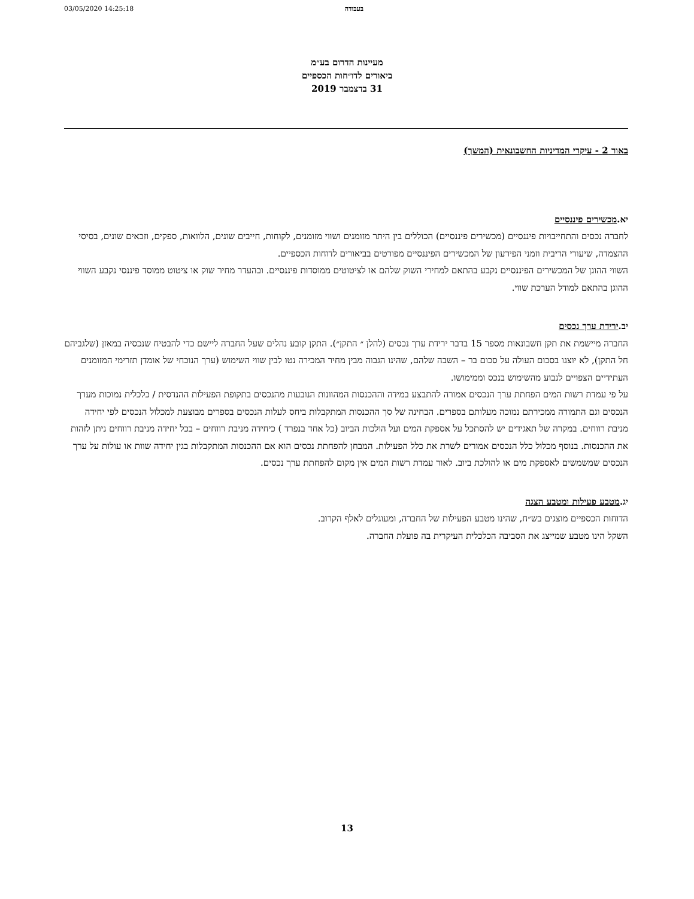03/05/2020 14:25:18 בעבודה
מעיינות הדרום בע״מ
ביאורים לדו״חות הכספיים
31 בדצמבר 2019
באור 2 - עיקרי המדיניות החשבונאית (המשך)
יא.מכשירים פיננסיים
לחברה נכסים והתחייבויות פיננסיים (מכשירים פיננסיים) הכוללים בין היתר מזומנים ושווי מזומנים, לקוחות, חייבים שונים, הלוואות, ספקים, וזכאים שונים, בסיסי ההצמדה, שיעורי הריבית וזמני הפירעון של המכשירים הפיננסיים מפורטים בביאורים לדוחות הכספיים.
השווי ההוגן של המכשירים הפיננסיים נקבע בהתאם למחירי השוק שלהם או לציטוטים ממוסדות פיננסיים. ובהעדר מחיר שוק או ציטוט ממוסד פיננסי נקבע השווי ההוגן בהתאם למודל הערכת שווי.
יב.ירידת ערך נכסים
החברה מיישמת את תקן חשבונאות מספר 15 בדבר ירידת ערך נכסים (להלן ״ התקן״). התקן קובע נהלים שעל החברה ליישם כדי להבטיח שנכסיה במאזן (שלגביהם חל התקן), לא יוצגו בסכום העולה על סכום בר – השבה שלהם, שהינו הגבוה מבין מחיר המכירה נטו לבין שווי השימוש (ערך הנוכחי של אומדן תזרימי המזומנים העתידיים הצפויים לנבוע מהשימוש בנכס וממימושו.
על פי עמדת רשות המים הפחתת ערך הנכסים אמורה להתבצע במידה וההכנסות המהוונות הנובעות מהנכסים בתקופת הפעילות ההנדסית / כלכלית נמוכות מערך הנכסים וגם התמורה ממכירתם נמוכה מעלותם בספרים. הבחינה של סך ההכנסות המתקבלות ביחס לעלות הנכסים בספרים מבוצעת למכלול הנכסים לפי יחידה מניבת רווחים. במקרה של תאגידים יש להסתכל על אספקת המים ועל הולכות הביוב (כל אחד בנפרד ) כיחידה מניבת רווחים – בכל יחידה מניבת רווחים ניתן לזהות את ההכנסות. בנוסף מכלול כלל הנכסים אמורים לשרת את כלל הפעילות. המבחן להפחתת נכסים הוא אם ההכנסות המתקבלות בגין יחידה שוות או עולות על ערך הנכסים שמשמשים לאספקת מים או להולכת ביוב. לאור עמדת רשות המים אין מקום להפחתת ערך נכסים.
יג.מטבע פעילות ומטבע הצגה
הדוחות הכספיים מוצגים בש״ח, שהינו מטבע הפעילות של החברה, ומעוגלים לאלף הקרוב.
השקל הינו מטבע שמייצג את הסביבה הכלכלית העיקרית בה פועלת החברה.
13